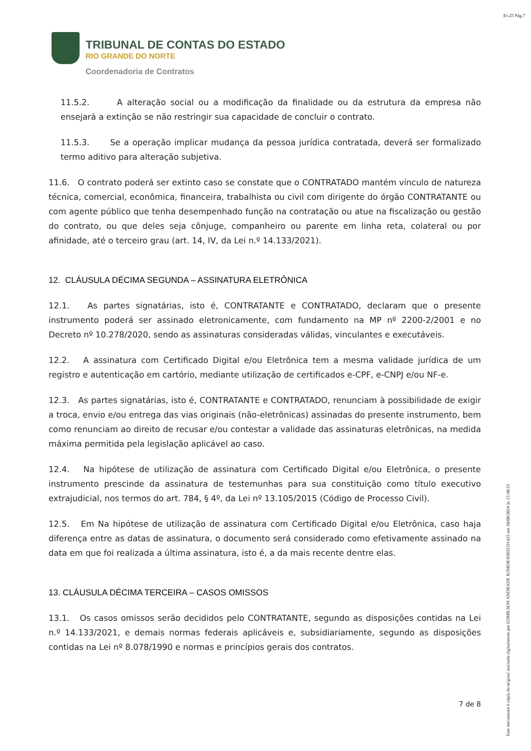Ev.25 Pág.7
TRIBUNAL DE CONTAS DO ESTADO
RIO GRANDE DO NORTE
Coordenadoria de Contratos
11.5.2. A alteração social ou a modificação da finalidade ou da estrutura da empresa não ensejará a extinção se não restringir sua capacidade de concluir o contrato.
11.5.3. Se a operação implicar mudança da pessoa jurídica contratada, deverá ser formalizado termo aditivo para alteração subjetiva.
11.6. O contrato poderá ser extinto caso se constate que o CONTRATADO mantém vínculo de natureza técnica, comercial, econômica, financeira, trabalhista ou civil com dirigente do órgão CONTRATANTE ou com agente público que tenha desempenhado função na contratação ou atue na fiscalização ou gestão do contrato, ou que deles seja cônjuge, companheiro ou parente em linha reta, colateral ou por afinidade, até o terceiro grau (art. 14, IV, da Lei n.º 14.133/2021).
12. CLÁUSULA DÉCIMA SEGUNDA – ASSINATURA ELETRÔNICA
12.1. As partes signatárias, isto é, CONTRATANTE e CONTRATADO, declaram que o presente instrumento poderá ser assinado eletronicamente, com fundamento na MP nº 2200-2/2001 e no Decreto nº 10.278/2020, sendo as assinaturas consideradas válidas, vinculantes e executáveis.
12.2. A assinatura com Certificado Digital e/ou Eletrônica tem a mesma validade jurídica de um registro e autenticação em cartório, mediante utilização de certificados e-CPF, e-CNPJ e/ou NF-e.
12.3. As partes signatárias, isto é, CONTRATANTE e CONTRATADO, renunciam à possibilidade de exigir a troca, envio e/ou entrega das vias originais (não-eletrônicas) assinadas do presente instrumento, bem como renunciam ao direito de recusar e/ou contestar a validade das assinaturas eletrônicas, na medida máxima permitida pela legislação aplicável ao caso.
12.4. Na hipótese de utilização de assinatura com Certificado Digital e/ou Eletrônica, o presente instrumento prescinde da assinatura de testemunhas para sua constituição como título executivo extrajudicial, nos termos do art. 784, § 4º, da Lei nº 13.105/2015 (Código de Processo Civil).
12.5. Em Na hipótese de utilização de assinatura com Certificado Digital e/ou Eletrônica, caso haja diferença entre as datas de assinatura, o documento será considerado como efetivamente assinado na data em que foi realizada a última assinatura, isto é, a da mais recente dentre elas.
13. CLÁUSULA DÉCIMA TERCEIRA – CASOS OMISSOS
13.1. Os casos omissos serão decididos pelo CONTRATANTE, segundo as disposições contidas na Lei n.º 14.133/2021, e demais normas federais aplicáveis e, subsidiariamente, segundo as disposições contidas na Lei nº 8.078/1990 e normas e princípios gerais dos contratos.
7 de 8
Este documento é cópia do original assinado digitalmente por EDMILSON ANDRADE JUNIOR:03035191425 em 28/08/2024 às 15:30:53